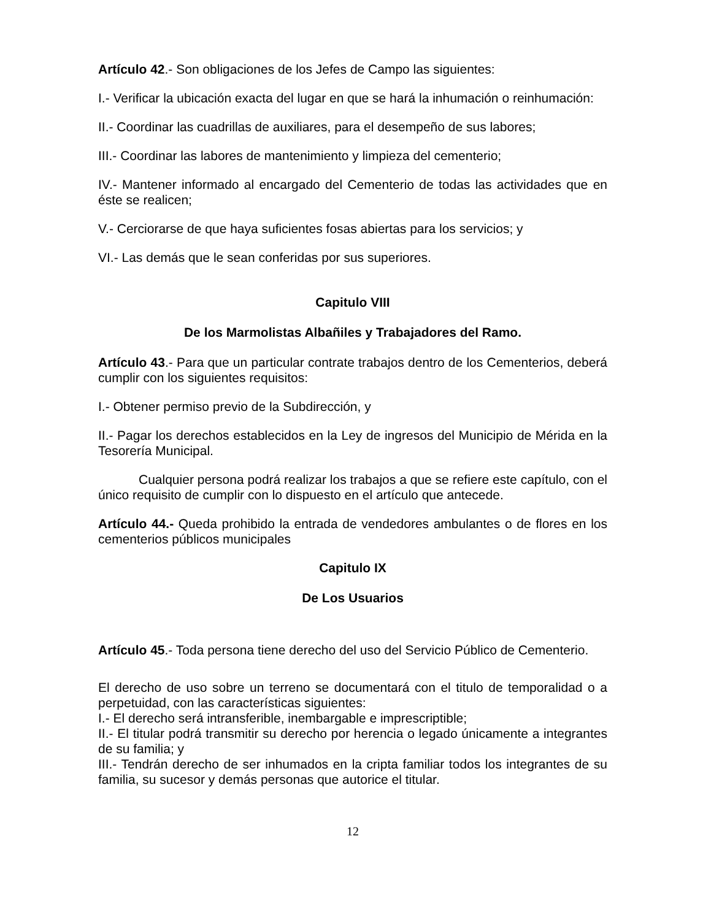Artículo 42.- Son obligaciones de los Jefes de Campo las siguientes:
I.- Verificar la ubicación exacta del lugar en que se hará la inhumación o reinhumación:
II.- Coordinar las cuadrillas de auxiliares, para el desempeño de sus labores;
III.- Coordinar las labores de mantenimiento y limpieza del cementerio;
IV.- Mantener informado al encargado del Cementerio de todas las actividades que en éste se realicen;
V.- Cerciorarse de que haya suficientes fosas abiertas para los servicios; y
VI.- Las demás que le sean conferidas por sus superiores.
Capitulo VIII
De los Marmolistas Albañiles y Trabajadores del Ramo.
Artículo 43.- Para que un particular contrate trabajos dentro de los Cementerios, deberá cumplir con los siguientes requisitos:
I.- Obtener permiso previo de la Subdirección, y
II.- Pagar los derechos establecidos en la Ley de ingresos del Municipio de Mérida en la Tesorería Municipal.
Cualquier persona podrá realizar los trabajos a que se refiere este capítulo, con el único requisito de cumplir con lo dispuesto en el artículo que antecede.
Artículo 44.- Queda prohibido la entrada de vendedores ambulantes o de flores en los cementerios públicos municipales
Capitulo IX
De Los Usuarios
Artículo 45.- Toda persona tiene derecho del uso del Servicio Público de Cementerio.
El derecho de uso sobre un terreno se documentará con el titulo de temporalidad o a perpetuidad, con las características siguientes:
I.- El derecho será intransferible, inembargable e imprescriptible;
II.- El titular podrá transmitir su derecho por herencia o legado únicamente a integrantes de su familia; y
III.- Tendrán derecho de ser inhumados en la cripta familiar todos los integrantes de su familia, su sucesor y demás personas que autorice el titular.
12